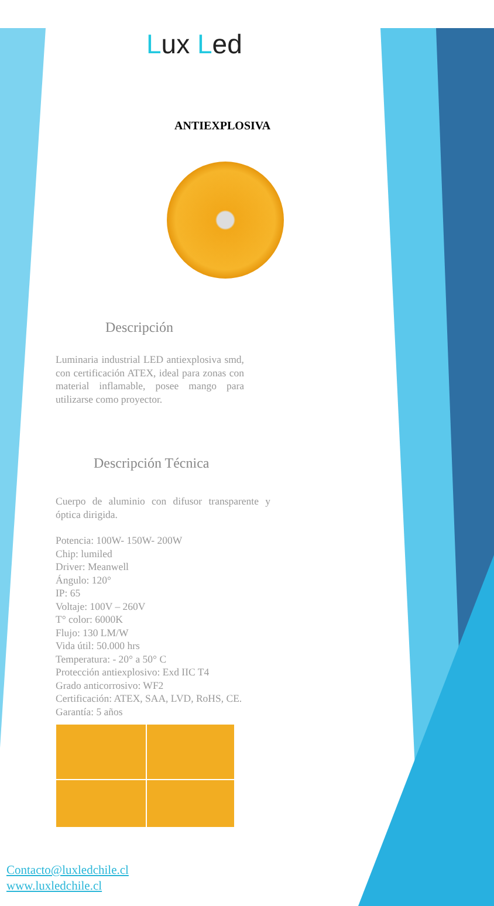Lux Led
ANTIEXPLOSIVA
Descripción
Luminaria industrial LED antiexplosiva smd, con certificación ATEX, ideal para zonas con material inflamable, posee mango para utilizarse como proyector.
Descripción Técnica
Cuerpo de aluminio con difusor transparente y óptica dirigida.
Potencia: 100W- 150W- 200W
Chip: lumiled
Driver: Meanwell
Ángulo: 120°
IP: 65
Voltaje: 100V – 260V
T° color: 6000K
Flujo: 130 LM/W
Vida útil: 50.000 hrs
Temperatura: - 20° a 50° C
Protección antiexplosivo: Exd IIC T4
Grado anticorrosivo: WF2
Certificación: ATEX, SAA, LVD, RoHS, CE.
Garantía: 5 años
Contacto@luxledchile.cl
www.luxledchile.cl